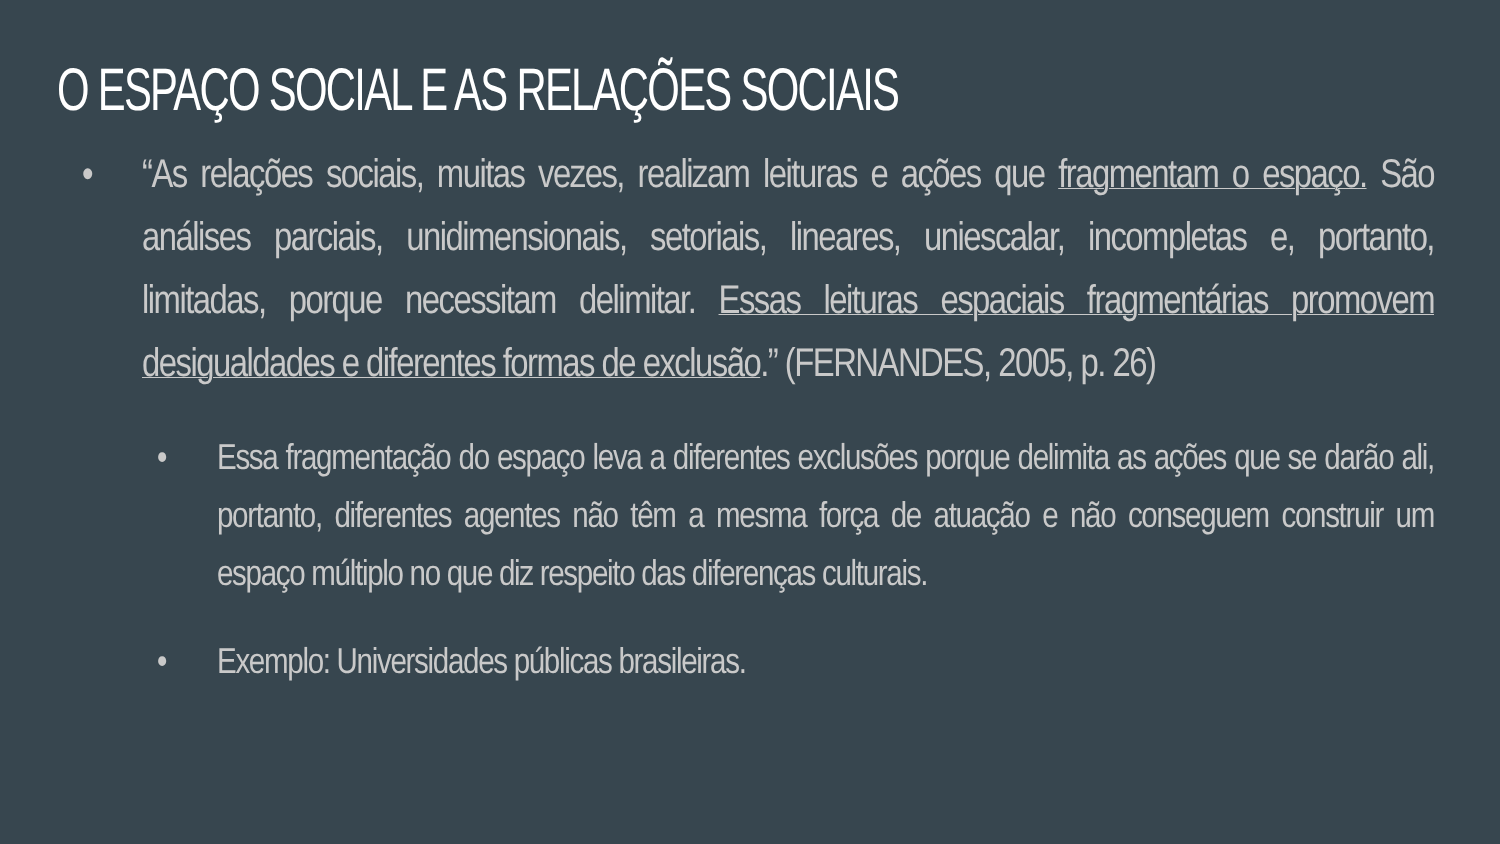O ESPAÇO SOCIAL E AS RELAÇÕES SOCIAIS
• “As relações sociais, muitas vezes, realizam leituras e ações que fragmentam o espaço. São análises parciais, unidimensionais, setoriais, lineares, uniescalar, incompletas e, portanto, limitadas, porque necessitam delimitar. Essas leituras espaciais fragmentárias promovem desigualdades e diferentes formas de exclusão.” (FERNANDES, 2005, p. 26)
• Essa fragmentação do espaço leva a diferentes exclusões porque delimita as ações que se darão ali, portanto, diferentes agentes não têm a mesma força de atuação e não conseguem construir um espaço múltiplo no que diz respeito das diferenças culturais.
• Exemplo: Universidades públicas brasileiras.